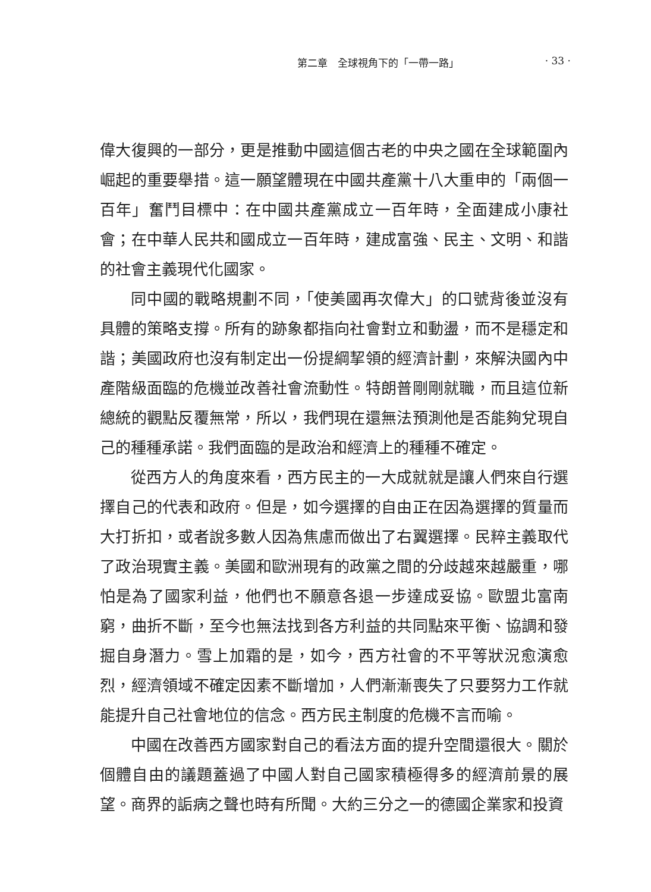第二章　全球視角下的「一帶一路」 · 33 ·
偉大復興的一部分，更是推動中國這個古老的中央之國在全球範圍內崛起的重要舉措。這一願望體現在中國共產黨十八大重申的「兩個一百年」奮鬥目標中：在中國共產黨成立一百年時，全面建成小康社會；在中華人民共和國成立一百年時，建成富強、民主、文明、和諧的社會主義現代化國家。
同中國的戰略規劃不同，「使美國再次偉大」的口號背後並沒有具體的策略支撐。所有的跡象都指向社會對立和動盪，而不是穩定和諧；美國政府也沒有制定出一份提綱挈領的經濟計劃，來解決國內中產階級面臨的危機並改善社會流動性。特朗普剛剛就職，而且這位新總統的觀點反覆無常，所以，我們現在還無法預測他是否能夠兌現自己的種種承諾。我們面臨的是政治和經濟上的種種不確定。
從西方人的角度來看，西方民主的一大成就就是讓人們來自行選擇自己的代表和政府。但是，如今選擇的自由正在因為選擇的質量而大打折扣，或者說多數人因為焦慮而做出了右翼選擇。民粹主義取代了政治現實主義。美國和歐洲現有的政黨之間的分歧越來越嚴重，哪怕是為了國家利益，他們也不願意各退一步達成妥協。歐盟北富南窮，曲折不斷，至今也無法找到各方利益的共同點來平衡、協調和發掘自身潛力。雪上加霜的是，如今，西方社會的不平等狀況愈演愈烈，經濟領域不確定因素不斷增加，人們漸漸喪失了只要努力工作就能提升自己社會地位的信念。西方民主制度的危機不言而喻。
中國在改善西方國家對自己的看法方面的提升空間還很大。關於個體自由的議題蓋過了中國人對自己國家積極得多的經濟前景的展望。商界的詬病之聲也時有所聞。大約三分之一的德國企業家和投資